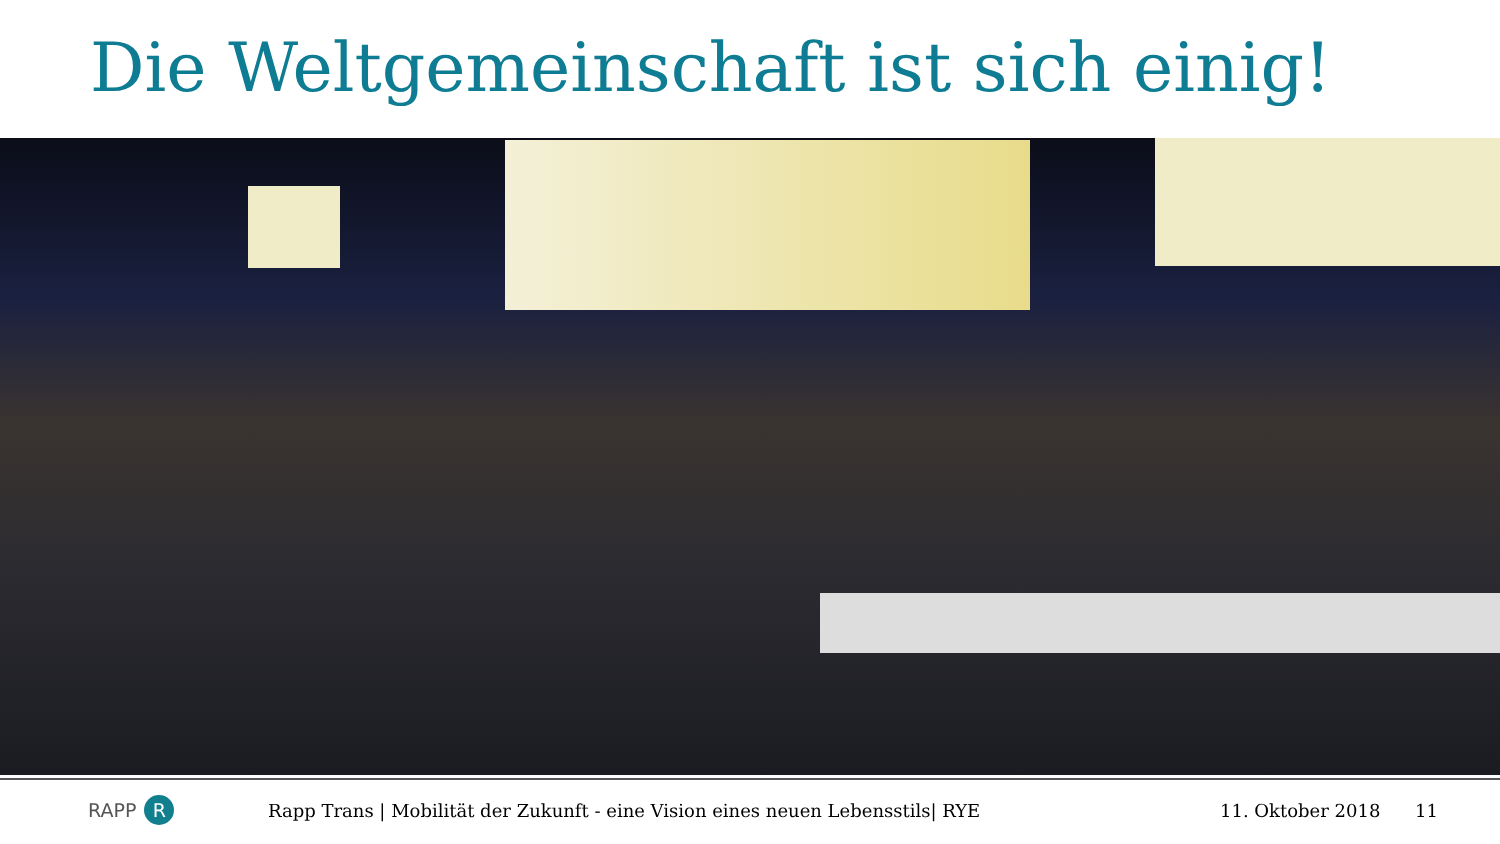Die Weltgemeinschaft ist sich einig!
RAPP R
Rapp Trans | Mobilität der Zukunft - eine Vision eines neuen Lebensstils| RYE
11. Oktober 2018 11